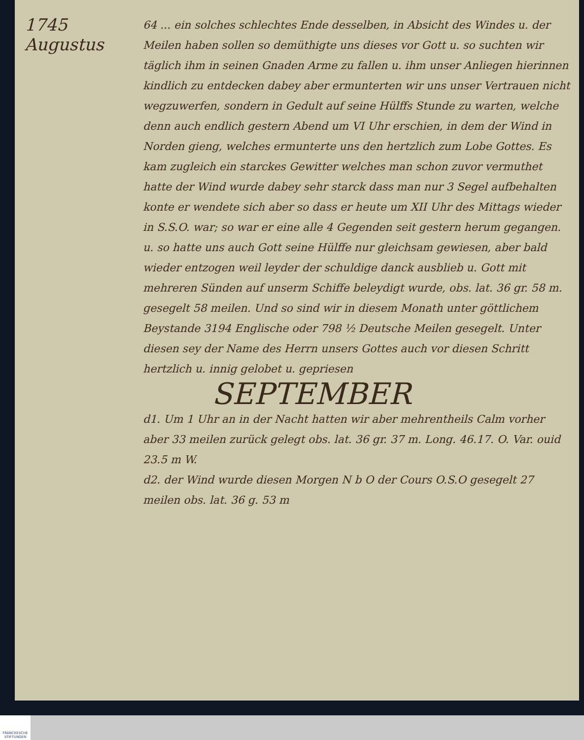1745
Augustus
64 ... ein solches schlechtes Ende desselben, in Absicht des Windes u. der Meilen haben sollen so demüthigte uns dieses vor Gott u. so suchten wir täglich ihm in seinen Gnaden Arme zu fallen u. ihm unser Anliegen hierinnen kindlich zu entdecken dabey aber ermunterten wir uns unser Vertrauen nicht wegzuwerfen, sondern in Gedult auf seine Hülffs Stunde zu warten, welche denn auch endlich gestern Abend um VI Uhr erschien, in dem der Wind in Norden gieng, welches ermunterte uns den hertzlich zum Lobe Gottes. Es kam zugleich ein starckes Gewitter welches man schon zuvor vermuthet hatte der Wind wurde dabey sehr starck dass man nur 3 Segel aufbehalten konte er wendete sich aber so dass er heute um XII Uhr des Mittags wieder in S.S.O. war; so war er eine alle 4 Gegenden seit gestern herum gegangen. u. so hatte uns auch Gott seine Hülffe nur gleichsam gewiesen, aber bald wieder entzogen weil leyder der schuldige danck ausblieb u. Gott mit mehreren Sünden auf unserm Schiffe beleydigt wurde, obs. lat. 36 gr. 58 m. gesegelt 58 meilen. Und so sind wir in diesem Monath unter göttlichem Beystande 3194 Englische oder 798 ½ Deutsche Meilen gesegelt. Unter diesen sey der Name des Herrn unsers Gottes auch vor diesen Schritt hertzlich u. innig gelobet u. gepriesen
SEPTEMBER
d1. Um 1 Uhr an in der Nacht hatten wir aber mehrentheils Calm vorher aber 33 meilen zurück gelegt obs. lat. 36 gr. 37 m. Long. 46.17. O. Var. ouid 23.5 m W.
d2. der Wind wurde diesen Morgen N b O der Cours O.S.O gesegelt 27 meilen obs. lat. 36 g. 53 m
FRANCKESCHE STIFTUNGEN